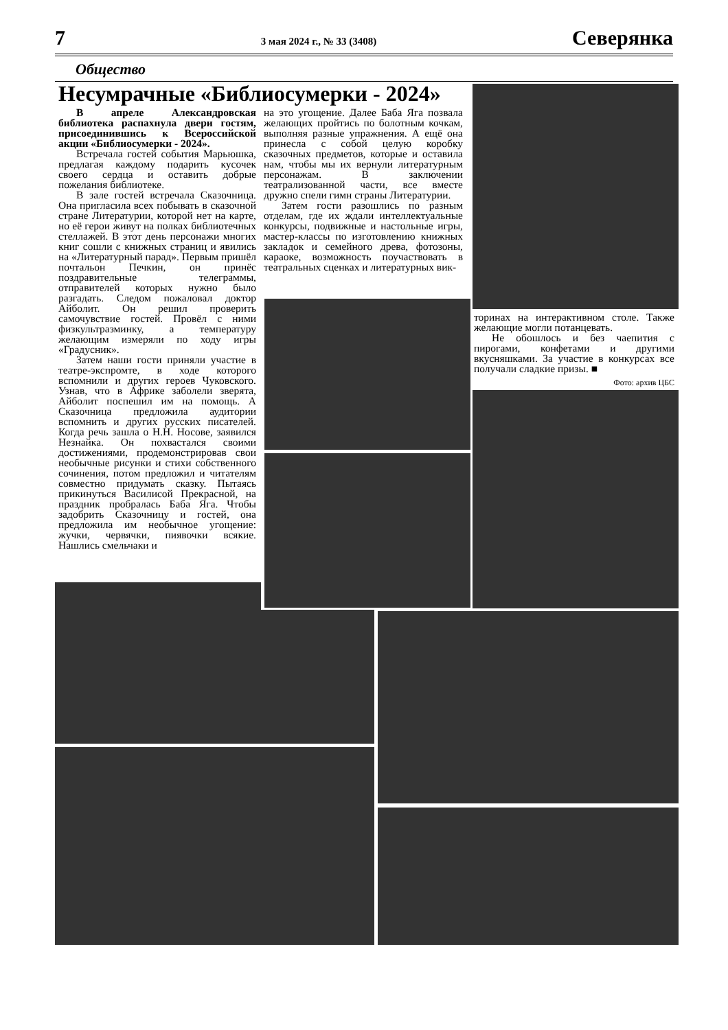7 3 мая 2024 г., № 33 (3408) Северянка
Общество
Несумрачные «Библиосумерки - 2024»
В апреле Александровская библиотека распахнула двери гостям, присоединившись к Всероссийской акции «Библиосумерки - 2024».
Встречала гостей события Марьюшка, предлагая каждому подарить кусочек своего сердца и оставить добрые пожелания библиотеке.
В зале гостей встречала Сказочница. Она пригласила всех побывать в сказочной стране Литературии, которой нет на карте, но её герои живут на полках библиотечных стеллажей. В этот день персонажи многих книг сошли с книжных страниц и явились на «Литературный парад». Первым пришёл почтальон Печкин, он принёс поздравительные телеграммы, отправителей которых нужно было разгадать. Следом пожаловал доктор Айболит. Он решил проверить самочувствие гостей. Провёл с ними физкультразминку, а температуру желающим измеряли по ходу игры «Градусник».
Затем наши гости приняли участие в театре-экспромте, в ходе которого вспомнили и других героев Чуковского. Узнав, что в Африке заболели зверята, Айболит поспешил им на помощь. А Сказочница предложила аудитории вспомнить и других русских писателей. Когда речь зашла о Н.Н. Носове, заявился Незнайка. Он похвастался своими достижениями, продемонстрировав свои необычные рисунки и стихи собственного сочинения, потом предложил и читателям совместно придумать сказку. Пытаясь прикинуться Василисой Прекрасной, на праздник пробралась Баба Яга. Чтобы задобрить Сказочницу и гостей, она предложила им необычное угощение: жучки, червячки, пиявочки всякие. Нашлись смельчаки и
на это угощение. Далее Баба Яга позвала желающих пройтись по болотным кочкам, выполняя разные упражнения. А ещё она принесла с собой целую коробку сказочных предметов, которые и оставила нам, чтобы мы их вернули литературным персонажам. В заключении театрализованной части, все вместе дружно спели гимн страны Литературии.
Затем гости разошлись по разным отделам, где их ждали интеллектуальные конкурсы, подвижные и настольные игры, мастер-классы по изготовлению книжных закладок и семейного древа, фотозоны, караоке, возможность поучаствовать в театральных сценках и литературных вик-
торинах на интерактивном столе. Также желающие могли потанцевать.
Не обошлось и без чаепития с пирогами, конфетами и другими вкусняшками. За участие в конкурсах все получали сладкие призы. ■
Фото: архив ЦБС